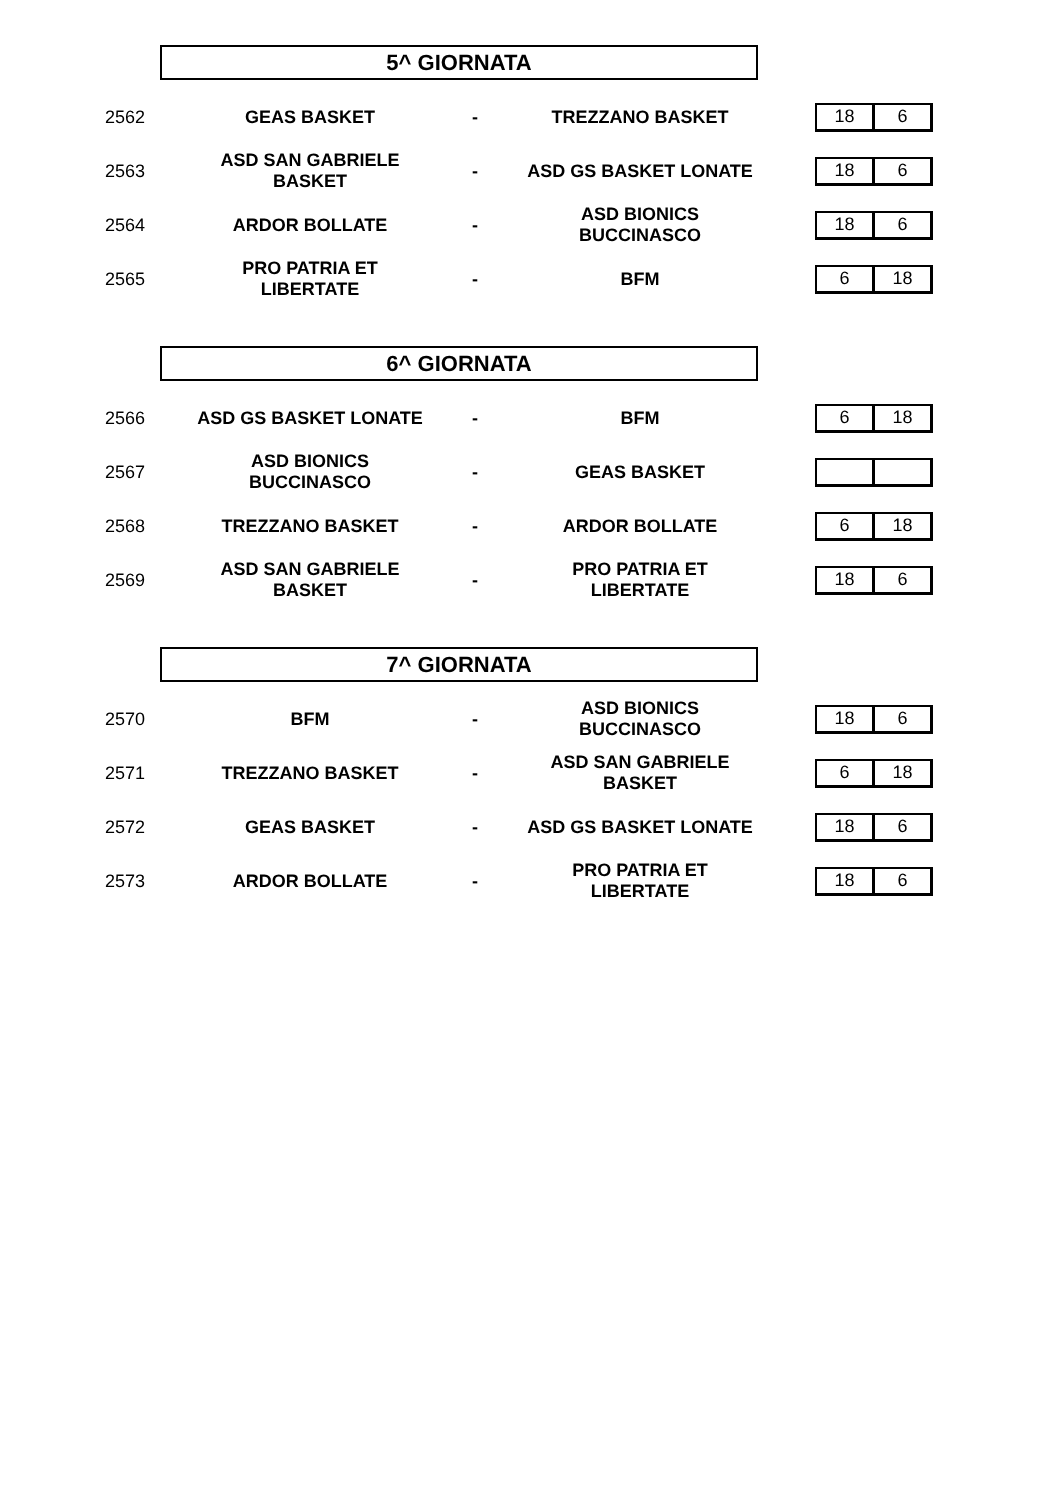5^ GIORNATA
| 2562 | GEAS BASKET | - | TREZZANO BASKET | | / 18 / 6 / |
| 2563 | ASD SAN GABRIELE BASKET | - | ASD GS BASKET LONATE | | / 18 / 6 / |
| 2564 | ARDOR BOLLATE | - | ASD BIONICS BUCCINASCO | | / 18 / 6 / |
| 2565 | PRO PATRIA ET LIBERTATE | - | BFM | | / 6 / 18 / |
6^ GIORNATA
| 2566 | ASD GS BASKET LONATE | - | BFM | | / 6 / 18 / |
| 2567 | ASD BIONICS BUCCINASCO | - | GEAS BASKET | | |
| 2568 | TREZZANO BASKET | - | ARDOR BOLLATE | | / 6 / 18 / |
| 2569 | ASD SAN GABRIELE BASKET | - | PRO PATRIA ET LIBERTATE | | / 18 / 6 / |
7^ GIORNATA
| 2570 | BFM | - | ASD BIONICS BUCCINASCO | | / 18 / 6 / |
| 2571 | TREZZANO BASKET | - | ASD SAN GABRIELE BASKET | | / 6 / 18 / |
| 2572 | GEAS BASKET | - | ASD GS BASKET LONATE | | / 18 / 6 / |
| 2573 | ARDOR BOLLATE | - | PRO PATRIA ET LIBERTATE | | / 18 / 6 / |